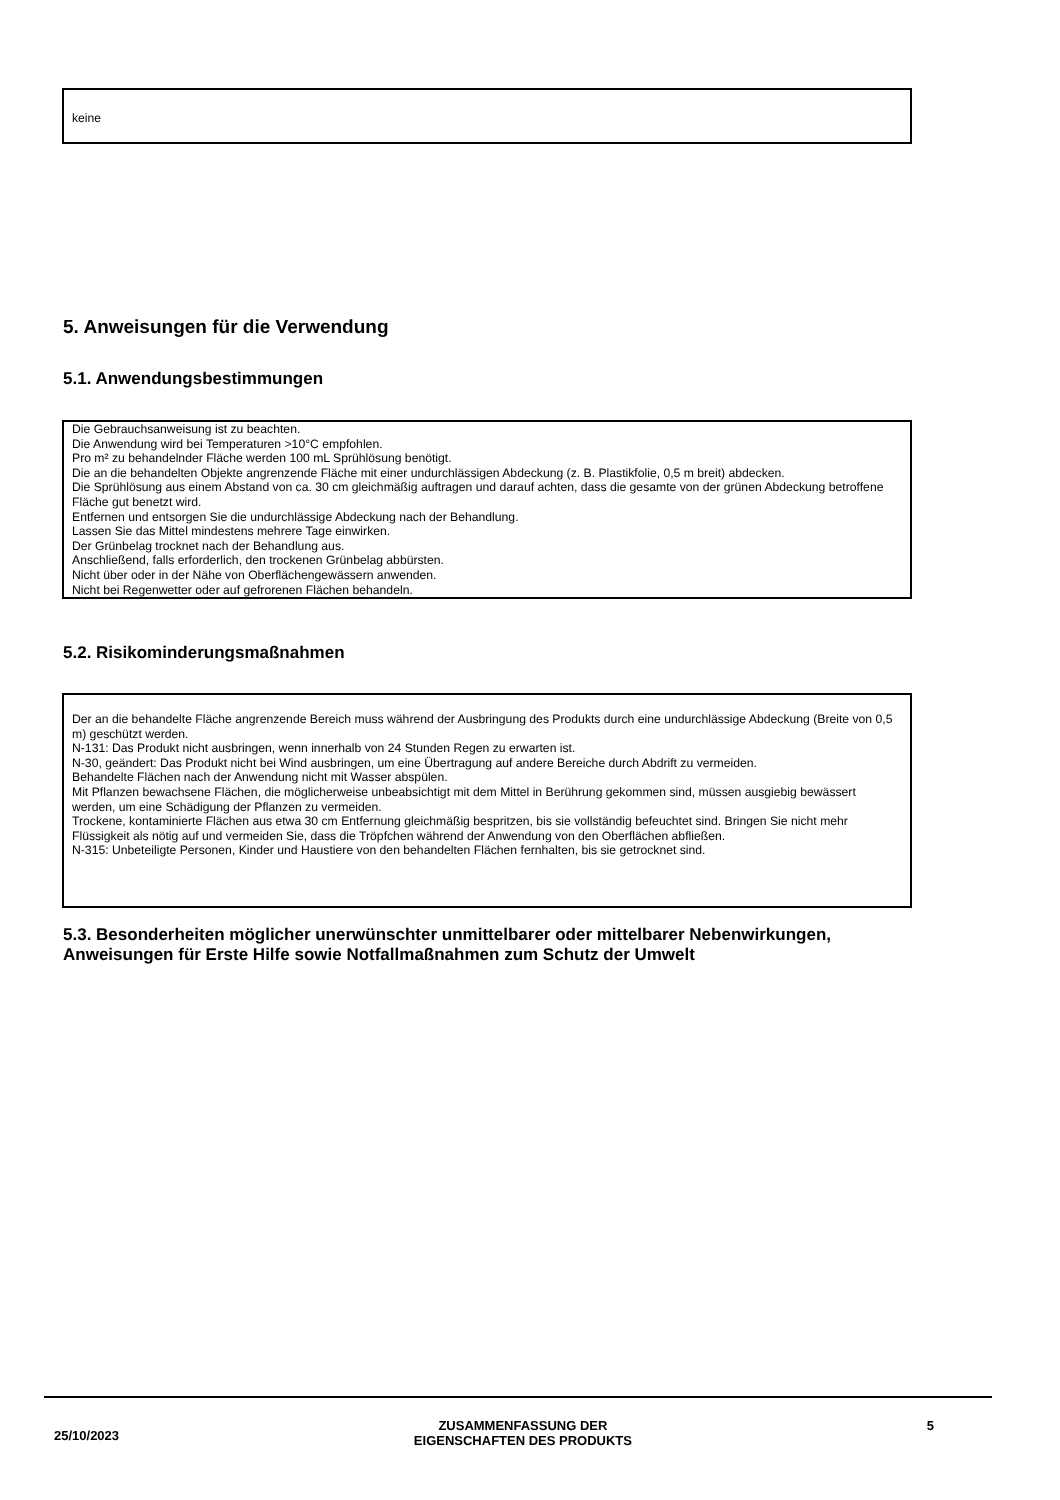keine
5. Anweisungen für die Verwendung
5.1. Anwendungsbestimmungen
Die Gebrauchsanweisung ist zu beachten.
Die Anwendung wird bei Temperaturen >10°C empfohlen.
Pro m² zu behandelnder Fläche werden 100 mL Sprühlösung benötigt.
Die an die behandelten Objekte angrenzende Fläche mit einer undurchlässigen Abdeckung (z. B. Plastikfolie, 0,5 m breit) abdecken.
Die Sprühlösung aus einem Abstand von ca. 30 cm gleichmäßig auftragen und darauf achten, dass die gesamte von der grünen Abdeckung betroffene Fläche gut benetzt wird.
Entfernen und entsorgen Sie die undurchlässige Abdeckung nach der Behandlung.
Lassen Sie das Mittel mindestens mehrere Tage einwirken.
Der Grünbelag trocknet nach der Behandlung aus.
Anschließend, falls erforderlich, den trockenen Grünbelag abbürsten.
Nicht über oder in der Nähe von Oberflächengewässern anwenden.
Nicht bei Regenwetter oder auf gefrorenen Flächen behandeln.
5.2. Risikominderungsmaßnahmen
Der an die behandelte Fläche angrenzende Bereich muss während der Ausbringung des Produkts durch eine undurchlässige Abdeckung (Breite von 0,5 m) geschützt werden.
N-131: Das Produkt nicht ausbringen, wenn innerhalb von 24 Stunden Regen zu erwarten ist.
N-30, geändert: Das Produkt nicht bei Wind ausbringen, um eine Übertragung auf andere Bereiche durch Abdrift zu vermeiden.
Behandelte Flächen nach der Anwendung nicht mit Wasser abspülen.
Mit Pflanzen bewachsene Flächen, die möglicherweise unbeabsichtigt mit dem Mittel in Berührung gekommen sind, müssen ausgiebig bewässert werden, um eine Schädigung der Pflanzen zu vermeiden.
Trockene, kontaminierte Flächen aus etwa 30 cm Entfernung gleichmäßig bespritzen, bis sie vollständig befeuchtet sind. Bringen Sie nicht mehr Flüssigkeit als nötig auf und vermeiden Sie, dass die Tröpfchen während der Anwendung von den Oberflächen abfließen.
N-315: Unbeteiligte Personen, Kinder und Haustiere von den behandelten Flächen fernhalten, bis sie getrocknet sind.
5.3. Besonderheiten möglicher unerwünschter unmittelbarer oder mittelbarer Nebenwirkungen, Anweisungen für Erste Hilfe sowie Notfallmaßnahmen zum Schutz der Umwelt
25/10/2023
ZUSAMMENFASSUNG DER
EIGENSCHAFTEN DES PRODUKTS
5